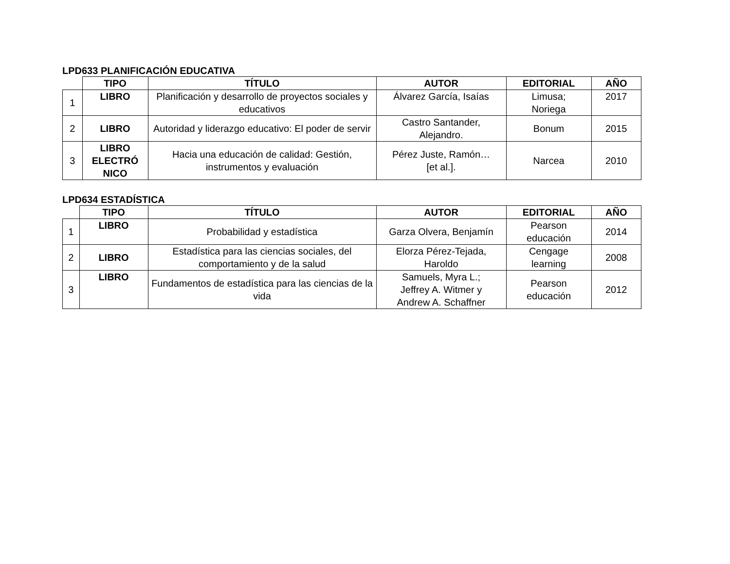LPD633 PLANIFICACIÓN EDUCATIVA
| | TIPO | TÍTULO | AUTOR | EDITORIAL | AÑO |
| --- | --- | --- | --- | --- | --- |
| 1 | LIBRO | Planificación y desarrollo de proyectos sociales y educativos | Álvarez García, Isaías | Limusa; Noriega | 2017 |
| 2 | LIBRO | Autoridad y liderazgo educativo: El poder de servir | Castro Santander, Alejandro. | Bonum | 2015 |
| 3 | LIBRO ELECTRÓ NICO | Hacia una educación de calidad: Gestión, instrumentos y evaluación | Pérez Juste, Ramón… [et al.]. | Narcea | 2010 |
LPD634 ESTADÍSTICA
| | TIPO | TÍTULO | AUTOR | EDITORIAL | AÑO |
| --- | --- | --- | --- | --- | --- |
| 1 | LIBRO | Probabilidad y estadística | Garza Olvera, Benjamín | Pearson educación | 2014 |
| 2 | LIBRO | Estadística para las ciencias sociales, del comportamiento y de la salud | Elorza Pérez-Tejada, Haroldo | Cengage learning | 2008 |
| 3 | LIBRO | Fundamentos de estadística para las ciencias de la vida | Samuels, Myra L.; Jeffrey A. Witmer y Andrew A. Schaffner | Pearson educación | 2012 |